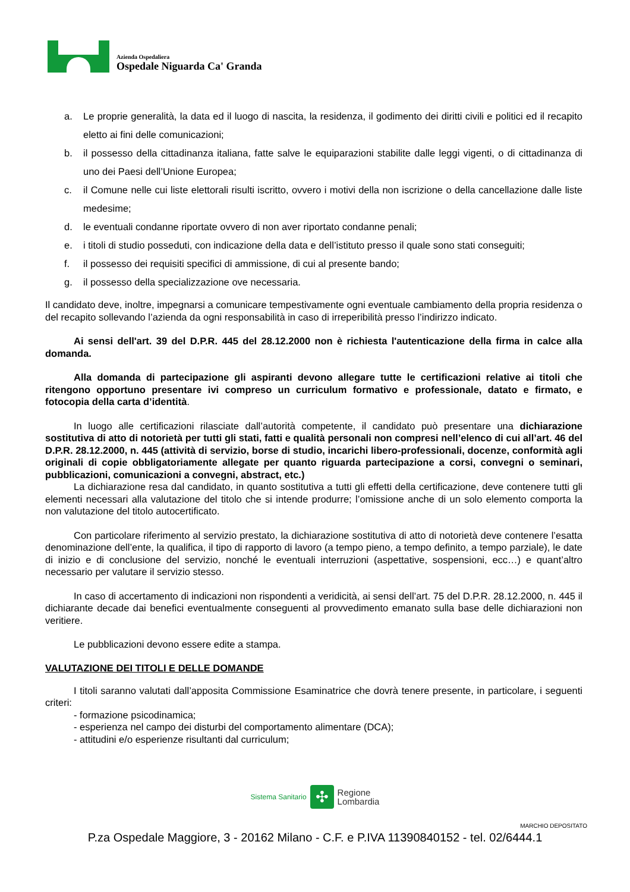Azienda Ospedaliera
Ospedale Niguarda Ca' Granda
a. Le proprie generalità, la data ed il luogo di nascita, la residenza, il godimento dei diritti civili e politici ed il recapito eletto ai fini delle comunicazioni;
b. il possesso della cittadinanza italiana, fatte salve le equiparazioni stabilite dalle leggi vigenti, o di cittadinanza di uno dei Paesi dell’Unione Europea;
c. il Comune nelle cui liste elettorali risulti iscritto, ovvero i motivi della non iscrizione o della cancellazione dalle liste medesime;
d. le eventuali condanne riportate ovvero di non aver riportato condanne penali;
e. i titoli di studio posseduti, con indicazione della data e dell’istituto presso il quale sono stati conseguiti;
f. il possesso dei requisiti specifici di ammissione, di cui al presente bando;
g. il possesso della specializzazione ove necessaria.
Il candidato deve, inoltre, impegnarsi a comunicare tempestivamente ogni eventuale cambiamento della propria residenza o del recapito sollevando l’azienda da ogni responsabilità in caso di irreperibilità presso l’indirizzo indicato.
Ai sensi dell'art. 39 del D.P.R. 445 del 28.12.2000 non è richiesta l'autenticazione della firma in calce alla domanda.
Alla domanda di partecipazione gli aspiranti devono allegare tutte le certificazioni relative ai titoli che ritengono opportuno presentare ivi compreso un curriculum formativo e professionale, datato e firmato, e fotocopia della carta d’identità.
In luogo alle certificazioni rilasciate dall’autorità competente, il candidato può presentare una dichiarazione sostitutiva di atto di notorietà per tutti gli stati, fatti e qualità personali non compresi nell’elenco di cui all’art. 46 del D.P.R. 28.12.2000, n. 445 (attività di servizio, borse di studio, incarichi libero-professionali, docenze, conformità agli originali di copie obbligatoriamente allegate per quanto riguarda partecipazione a corsi, convegni o seminari, pubblicazioni, comunicazioni a convegni, abstract, etc.)
La dichiarazione resa dal candidato, in quanto sostitutiva a tutti gli effetti della certificazione, deve contenere tutti gli elementi necessari alla valutazione del titolo che si intende produrre; l’omissione anche di un solo elemento comporta la non valutazione del titolo autocertificato.
Con particolare riferimento al servizio prestato, la dichiarazione sostitutiva di atto di notorietà deve contenere l’esatta denominazione dell’ente, la qualifica, il tipo di rapporto di lavoro (a tempo pieno, a tempo definito, a tempo parziale), le date di inizio e di conclusione del servizio, nonché le eventuali interruzioni (aspettative, sospensioni, ecc…) e quant’altro necessario per valutare il servizio stesso.
In caso di accertamento di indicazioni non rispondenti a veridicità, ai sensi dell’art. 75 del D.P.R. 28.12.2000, n. 445 il dichiarante decade dai benefici eventualmente conseguenti al provvedimento emanato sulla base delle dichiarazioni non veritiere.
Le pubblicazioni devono essere edite a stampa.
VALUTAZIONE DEI TITOLI E DELLE DOMANDE
I titoli saranno valutati dall’apposita Commissione Esaminatrice che dovrà tenere presente, in particolare, i seguenti criteri:
- formazione psicodinamica;
- esperienza nel campo dei disturbi del comportamento alimentare (DCA);
- attitudini e/o esperienze risultanti dal curriculum;
Sistema Sanitario ✣ Regione
Lombardia
MARCHIO DEPOSITATO
P.za Ospedale Maggiore, 3 - 20162 Milano - C.F. e P.IVA 11390840152 - tel. 02/6444.1